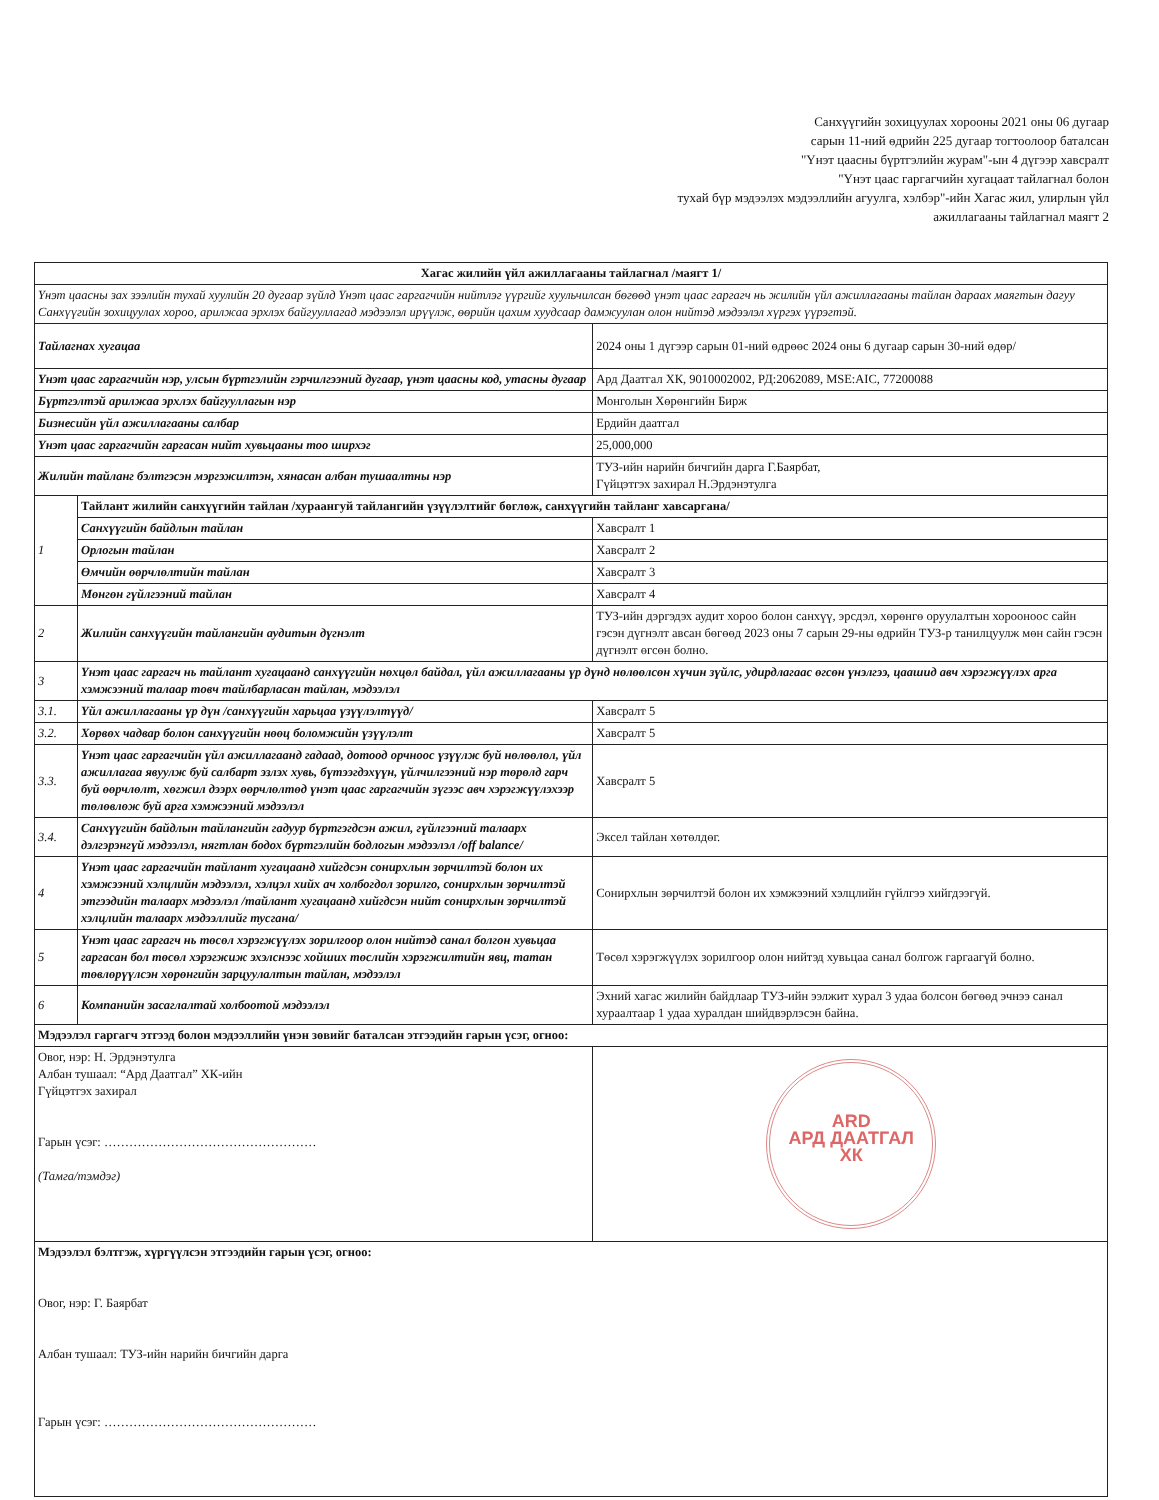Санхүүгийн зохицуулах хорооны 2021 оны 06 дугаар
сарын 11-ний өдрийн 225 дугаар тогтоолоор баталсан
"Үнэт цаасны бүртгэлийн журам"-ын 4 дүгээр хавсралт
"Үнэт цаас гаргагчийн хугацаат тайлагнал болон
тухай бүр мэдээлэх мэдээллийн агуулга, хэлбэр"-ийн Хагас жил, улирлын үйл
ажиллагааны тайлагнал маягт 2
| Хагас жилийн үйл ажиллагааны тайлагнал /маягт 1/ | | |
| --- | --- | --- |
| Үнэт цаасны зах зээлийн тухай хуулийн 20 дугаар зүйлд Үнэт цаас гаргагчийн нийтлэг үүргийг хуульчилсан бөгөөд үнэт цаас гаргагч нь жилийн үйл ажиллагааны тайлан дараах маягтын дагуу Санхүүгийн зохицуулах хороо, арилжаа эрхлэх байгууллагад мэдээлэл ирүүлж, өөрийн цахим хуудсаар дамжуулан олон нийтэд мэдээлэл хүргэх үүрэгтэй. | | |
| Тайлагнах хугацаа | | 2024 оны 1 дүгээр сарын 01-ний өдрөөс 2024 оны 6 дугаар сарын 30-ний өдөр/ |
| Үнэт цаас гаргагчийн нэр, улсын бүртгэлийн гэрчилгээний дугаар, үнэт цаасны код, утасны дугаар | | Ард Даатгал ХК, 9010002002, РД:2062089, MSE:AIC, 77200088 |
| Бүртгэлтэй арилжаа эрхлэх байгууллагын нэр | | Монголын Хөрөнгийн Бирж |
| Бизнесийн үйл ажиллагааны салбар | | Ердийн даатгал |
| Үнэт цаас гаргагчийн гаргасан нийт хувьцааны тоо ширхэг | | 25,000,000 |
| Жилийн тайланг бэлтгэсэн мэргэжилтэн, хянасан албан тушаалтны нэр | | ТУЗ-ийн нарийн бичгийн дарга Г.Баярбат, Гүйцэтгэх захирал Н.Эрдэнэтулга |
| 1 | Тайлант жилийн санхүүгийн тайлан /хураангуй тайлангийн үзүүлэлтийг бөглөж, санхүүгийн тайланг хавсаргана/ | |
| | Санхүүгийн байдлын тайлан | Хавсралт 1 |
| | Орлогын тайлан | Хавсралт 2 |
| | Өмчийн өөрчлөлтийн тайлан | Хавсралт 3 |
| | Мөнгөн гүйлгээний тайлан | Хавсралт 4 |
| 2 | Жилийн санхүүгийн тайлангийн аудитын дүгнэлт | ТУЗ-ийн дэргэдэх аудит хороо болон санхүү, эрсдэл, хөрөнгө оруулалтын хорооноос сайн гэсэн дүгнэлт авсан бөгөөд 2023 оны 7 сарын 29-ны өдрийн ТУЗ-р танилцуулж мөн сайн гэсэн дүгнэлт өгсөн болно. |
| 3 | Үнэт цаас гаргагч нь тайлант хугацаанд санхүүгийн нөхцөл байдал, үйл ажиллагааны үр дүнд нөлөөлсөн хүчин зүйлс, удирдлагаас өгсөн үнэлгээ, цаашид авч хэрэгжүүлэх арга хэмжээний талаар товч тайлбарласан тайлан, мэдээлэл | |
| 3.1. | Үйл ажиллагааны үр дүн /санхүүгийн харьцаа үзүүлэлтүүд/ | Хавсралт 5 |
| 3.2. | Хөрвөх чадвар болон санхүүгийн нөөц боломжийн үзүүлэлт | Хавсралт 5 |
| 3.3. | Үнэт цаас гаргагчийн үйл ажиллагаанд гадаад, дотоод орчноос үзүүлж буй нөлөөлөл, үйл ажиллагаа явуулж буй салбарт эзлэх хувь, бүтээгдэхүүн, үйлчилгээний нэр төрөлд гарч буй өөрчлөлт, хөгжил дээрх өөрчлөлтөд үнэт цаас гаргагчийн зүгээс авч хэрэгжүүлэхээр төлөвлөж буй арга хэмжээний мэдээлэл | Хавсралт 5 |
| 3.4. | Санхүүгийн байдлын тайлангийн гадуур бүртгэгдсэн ажил, гүйлгээний талаарх дэлгэрэнгүй мэдээлэл, нягтлан бодох бүртгэлийн бодлогын мэдээлэл /off balance/ | Эксел тайлан хөтөлдөг. |
| 4 | Үнэт цаас гаргагчийн тайлант хугацаанд хийгдсэн сонирхлын зөрчилтэй болон их хэмжээний хэлцлийн мэдээлэл, хэлцэл хийх ач холбогдол зорилго, сонирхлын зөрчилтэй этгээдийн талаарх мэдээлэл /тайлант хугацаанд хийгдсэн нийт сонирхлын зөрчилтэй хэлцлийн талаарх мэдээллийг тусгана/ | Сонирхлын зөрчилтэй болон их хэмжээний хэлцлийн гүйлгээ хийгдээгүй. |
| 5 | Үнэт цаас гаргагч нь төсөл хэрэгжүүлэх зорилгоор олон нийтэд санал болгон хувьцаа гаргасан бол төсөл хэрэгжиж эхэлснээс хойших төслийн хэрэгжилтийн явц, татан төвлөрүүлсэн хөрөнгийн зарцуулалтын тайлан, мэдээлэл | Төсөл хэрэгжүүлэх зорилгоор олон нийтэд хувьцаа санал болгож гаргаагүй болно. |
| 6 | Компанийн засаглалтай холбоотой мэдээлэл | Эхний хагас жилийн байдлаар ТУЗ-ийн ээлжит хурал 3 удаа болсон бөгөөд эчнээ санал хураалтаар 1 удаа хуралдан шийдвэрлэсэн байна. |
| Мэдээлэл гаргагч этгээд болон мэдээллийн үнэн зөвийг баталсан этгээдийн гарын үсэг, огноо: | | |
| Овог, нэр: Н. Эрдэнэтулга Албан тушаал: “Ард Даатгал” ХК-ийн Гүйцэтгэх захирал Гарын үсэг: …………………………………………… (Тамга/тэмдэг) | | ARD АРД ДААТГАЛ ХК |
| Мэдээлэл бэлтгэж, хүргүүлсэн этгээдийн гарын үсэг, огноо: Овог, нэр: Г. Баярбат Албан тушаал: ТУЗ-ийн нарийн бичгийн дарга Гарын үсэг: …………………………………………… | | |